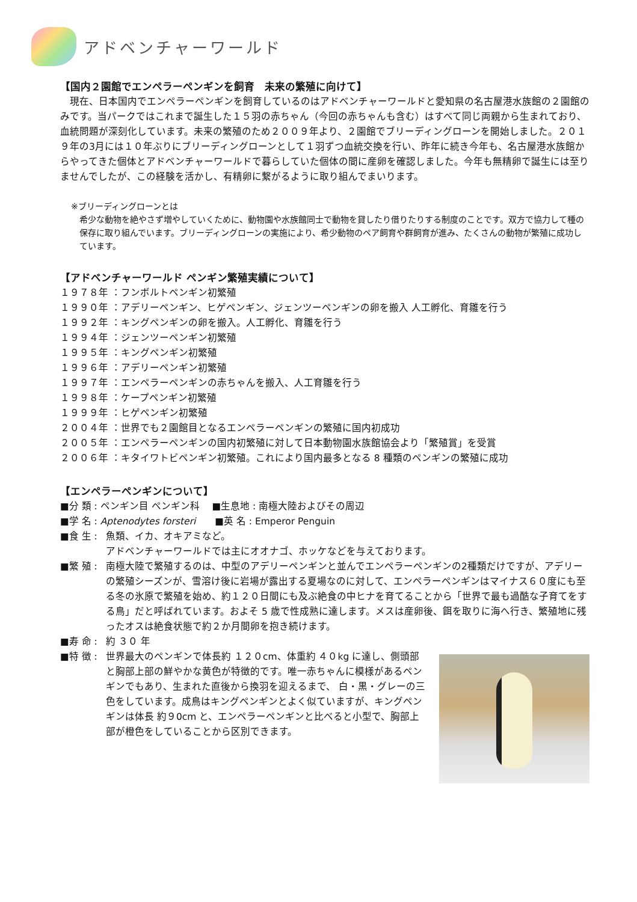アドベンチャーワールド
【国内２園館でエンペラーペンギンを飼育　未来の繁殖に向けて】
　現在、日本国内でエンペラーペンギンを飼育しているのはアドベンチャーワールドと愛知県の名古屋港水族館の２園館のみです。当パークではこれまで誕生した１５羽の赤ちゃん（今回の赤ちゃんも含む）はすべて同じ両親から生まれており、血統問題が深刻化しています。未来の繁殖のため２００９年より、２園館でブリーディングローンを開始しました。２０１９年の3月には１０年ぶりにブリーディングローンとして１羽ずつ血統交換を行い、昨年に続き今年も、名古屋港水族館からやってきた個体とアドベンチャーワールドで暮らしていた個体の間に産卵を確認しました。今年も無精卵で誕生には至りませんでしたが、この経験を活かし、有精卵に繋がるように取り組んでまいります。
※ブリーディングローンとは
希少な動物を絶やさず増やしていくために、動物園や水族館同士で動物を貸したり借りたりする制度のことです。双方で協力して種の保存に取り組んでいます。ブリーディングローンの実施により、希少動物のペア飼育や群飼育が進み、たくさんの動物が繁殖に成功しています。
【アドベンチャーワールド ペンギン繁殖実績について】
１９７８年 ：フンボルトペンギン初繁殖
１９９０年 ：アデリーペンギン、ヒゲペンギン、ジェンツーペンギンの卵を搬入 人工孵化、育雛を行う
１９９２年 ：キングペンギンの卵を搬入。人工孵化、育雛を行う
１９９４年 ：ジェンツーペンギン初繁殖
１９９５年 ：キングペンギン初繁殖
１９９６年 ：アデリーペンギン初繁殖
１９９７年 ：エンペラーペンギンの赤ちゃんを搬入、人工育雛を行う
１９９８年 ：ケープペンギン初繁殖
１９９９年 ：ヒゲペンギン初繁殖
２００４年 ：世界でも２園館目となるエンペラーペンギンの繁殖に国内初成功
２００５年 ：エンペラーペンギンの国内初繁殖に対して日本動物園水族館協会より「繁殖賞」を受賞
２００６年 ：キタイワトビペンギン初繁殖。これにより国内最多となる 8 種類のペンギンの繁殖に成功
【エンペラーペンギンについて】
■分 類 : ペンギン目 ペンギン科　 ■生息地 : 南極大陸およびその周辺
■学 名 : Aptenodytes forsteri　　■英 名 : Emperor Penguin
■食 生 : 魚類、イカ、オキアミなど。
アドベンチャーワールドでは主にオオナゴ、ホッケなどを与えております。
■繁 殖 : 南極大陸で繁殖するのは、中型のアデリーペンギンと並んでエンペラーペンギンの2種類だけですが、アデリーの繁殖シーズンが、雪溶け後に岩場が露出する夏場なのに対して、エンペラーペンギンはマイナス６０度にも至る冬の氷原で繁殖を始め、約１２０日間にも及ぶ絶食の中ヒナを育てることから「世界で最も過酷な子育てをする鳥」だと呼ばれています。およそ 5 歳で性成熟に達します。メスは産卵後、餌を取りに海へ行き、繁殖地に残ったオスは絶食状態で約２か月間卵を抱き続けます。
■寿 命 : 約 ３０ 年
■特 徴 : 世界最大のペンギンで体長約 １２０cm、体重約 ４０kg に達し、側頭部と胸部上部の鮮やかな黄色が特徴的です。唯一赤ちゃんに模様があるペンギンでもあり、生まれた直後から換羽を迎えるまで、 白・黒・グレーの三色をしています。成鳥はキングペンギンとよく似ていますが、キングペンギンは体長 約９0cm と、エンペラーペンギンと比べると小型で、胸部上部が橙色をしていることから区別できます。